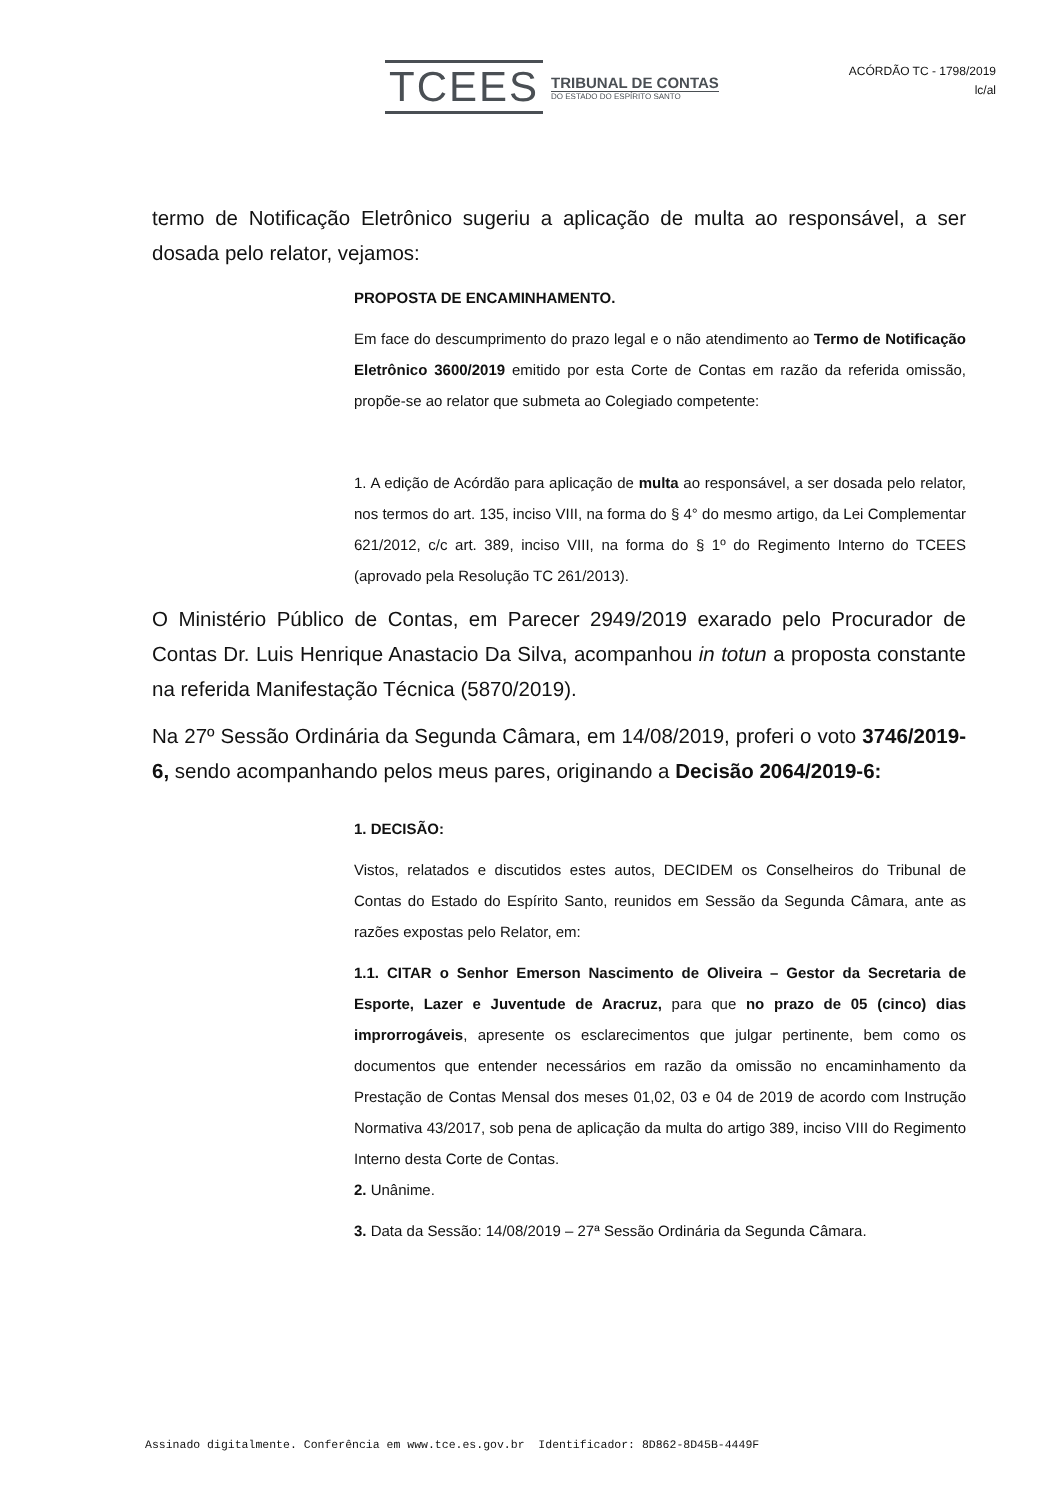TCEES
TRIBUNAL DE CONTAS
DO ESTADO DO ESPÍRITO SANTO
ACÓRDÃO TC - 1798/2019
lc/al
termo de Notificação Eletrônico sugeriu a aplicação de multa ao responsável, a ser dosada pelo relator, vejamos:
PROPOSTA DE ENCAMINHAMENTO.
Em face do descumprimento do prazo legal e o não atendimento ao Termo de Notificação Eletrônico 3600/2019 emitido por esta Corte de Contas em razão da referida omissão, propõe-se ao relator que submeta ao Colegiado competente:
1. A edição de Acórdão para aplicação de multa ao responsável, a ser dosada pelo relator, nos termos do art. 135, inciso VIII, na forma do § 4° do mesmo artigo, da Lei Complementar 621/2012, c/c art. 389, inciso VIII, na forma do § 1º do Regimento Interno do TCEES (aprovado pela Resolução TC 261/2013).
O Ministério Público de Contas, em Parecer 2949/2019 exarado pelo Procurador de Contas Dr. Luis Henrique Anastacio Da Silva, acompanhou in totun a proposta constante na referida Manifestação Técnica (5870/2019).
Na 27º Sessão Ordinária da Segunda Câmara, em 14/08/2019, proferi o voto 3746/2019-6, sendo acompanhando pelos meus pares, originando a Decisão 2064/2019-6:
1. DECISÃO:
Vistos, relatados e discutidos estes autos, DECIDEM os Conselheiros do Tribunal de Contas do Estado do Espírito Santo, reunidos em Sessão da Segunda Câmara, ante as razões expostas pelo Relator, em:
1.1. CITAR o Senhor Emerson Nascimento de Oliveira – Gestor da Secretaria de Esporte, Lazer e Juventude de Aracruz, para que no prazo de 05 (cinco) dias improrrogáveis, apresente os esclarecimentos que julgar pertinente, bem como os documentos que entender necessários em razão da omissão no encaminhamento da Prestação de Contas Mensal dos meses 01,02, 03 e 04 de 2019 de acordo com Instrução Normativa 43/2017, sob pena de aplicação da multa do artigo 389, inciso VIII do Regimento Interno desta Corte de Contas.
2. Unânime.
3. Data da Sessão: 14/08/2019 – 27ª Sessão Ordinária da Segunda Câmara.
Assinado digitalmente. Conferência em www.tce.es.gov.br Identificador: 8D862-8D45B-4449F